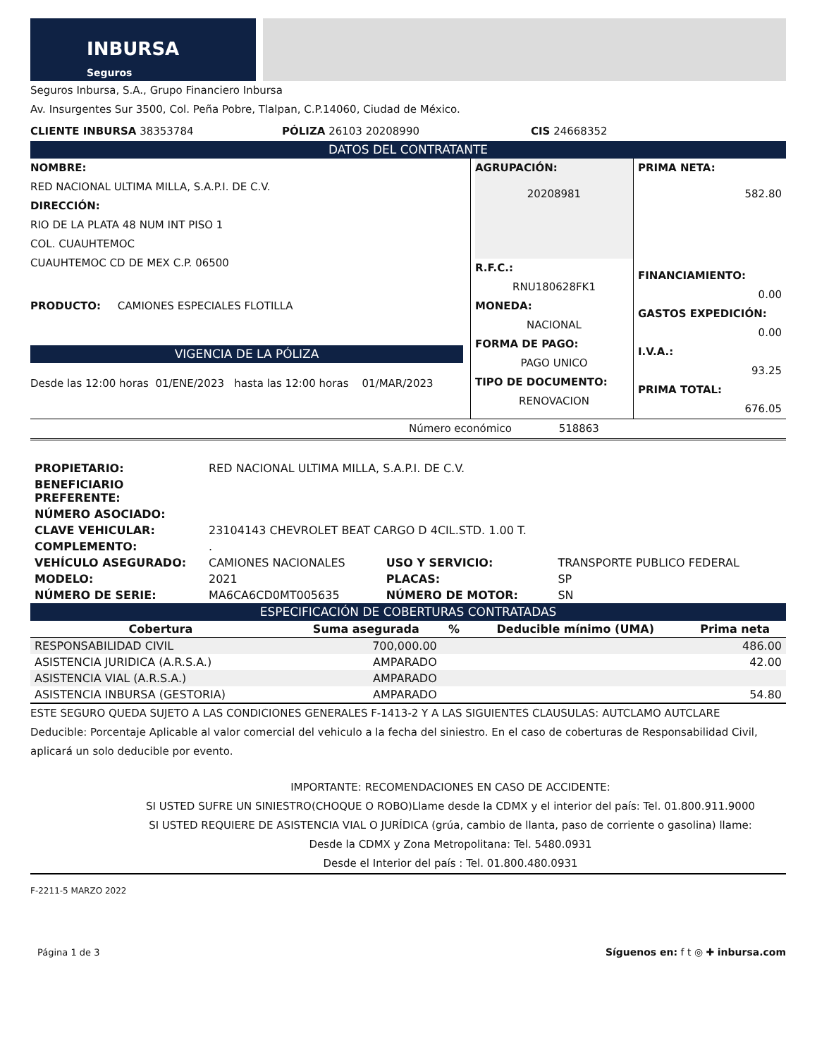INBURSA
Seguros
Seguros Inbursa, S.A., Grupo Financiero Inbursa
Av. Insurgentes Sur 3500, Col. Peña Pobre, Tlalpan, C.P.14060, Ciudad de México.
CLIENTE INBURSA 38353784 PÓLIZA 26103 20208990 CIS 24668352
DATOS DEL CONTRATANTE
NOMBRE:
RED NACIONAL ULTIMA MILLA, S.A.P.I. DE C.V.
DIRECCIÓN:
RIO DE LA PLATA 48 NUM INT PISO 1
COL. CUAUHTEMOC
CUAUHTEMOC CD DE MEX C.P. 06500
PRODUCTO: CAMIONES ESPECIALES FLOTILLA
VIGENCIA DE LA PÓLIZA
Desde las 12:00 horas 01/ENE/2023 hasta las 12:00 horas 01/MAR/2023
AGRUPACIÓN:
20208981
R.F.C.:
RNU180628FK1
MONEDA:
NACIONAL
FORMA DE PAGO:
PAGO UNICO
TIPO DE DOCUMENTO:
RENOVACION
PRIMA NETA:
582.80
FINANCIAMIENTO:
0.00
GASTOS EXPEDICIÓN:
0.00
I.V.A.:
93.25
PRIMA TOTAL:
676.05
Número económico 518863
| PROPIETARIO: | RED NACIONAL ULTIMA MILLA, S.A.P.I. DE C.V. | | |
| BENEFICIARIO PREFERENTE: | | | |
| NÚMERO ASOCIADO: | | | |
| CLAVE VEHICULAR: | 23104143 CHEVROLET BEAT CARGO D 4CIL.STD. 1.00 T. | | |
| COMPLEMENTO: | . | | |
| VEHÍCULO ASEGURADO: | CAMIONES NACIONALES | USO Y SERVICIO: | TRANSPORTE PUBLICO FEDERAL |
| MODELO: | 2021 | PLACAS: | SP |
| NÚMERO DE SERIE: | MA6CA6CD0MT005635 | NÚMERO DE MOTOR: | SN |
ESPECIFICACIÓN DE COBERTURAS CONTRATADAS
| Cobertura | Suma asegurada | % | Deducible mínimo (UMA) | Prima neta |
| --- | --- | --- | --- | --- |
| RESPONSABILIDAD CIVIL | 700,000.00 | | | 486.00 |
| ASISTENCIA JURIDICA (A.R.S.A.) | AMPARADO | | | 42.00 |
| ASISTENCIA VIAL (A.R.S.A.) | AMPARADO | | | |
| ASISTENCIA INBURSA (GESTORIA) | AMPARADO | | | 54.80 |
ESTE SEGURO QUEDA SUJETO A LAS CONDICIONES GENERALES F-1413-2 Y A LAS SIGUIENTES CLAUSULAS: AUTCLAMO AUTCLARE
Deducible: Porcentaje Aplicable al valor comercial del vehiculo a la fecha del siniestro. En el caso de coberturas de Responsabilidad Civil, aplicará un solo deducible por evento.
IMPORTANTE: RECOMENDACIONES EN CASO DE ACCIDENTE:
SI USTED SUFRE UN SINIESTRO(CHOQUE O ROBO)Llame desde la CDMX y el interior del país: Tel. 01.800.911.9000
SI USTED REQUIERE DE ASISTENCIA VIAL O JURÍDICA (grúa, cambio de llanta, paso de corriente o gasolina) llame:
Desde la CDMX y Zona Metropolitana: Tel. 5480.0931
Desde el Interior del país : Tel. 01.800.480.0931
F-2211-5 MARZO 2022
Página 1 de 3 Síguenos en: f t ◎ ✚ inbursa.com